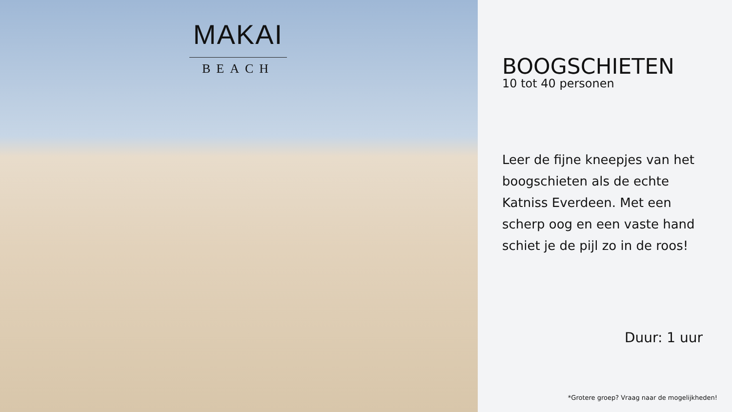MAKAI
BEACH
BOOGSCHIETEN
10 tot 40 personen
Leer de fijne kneepjes van het boogschieten als de echte Katniss Everdeen. Met een scherp oog en een vaste hand schiet je de pijl zo in de roos!
Duur: 1 uur
*Grotere groep? Vraag naar de mogelijkheden!